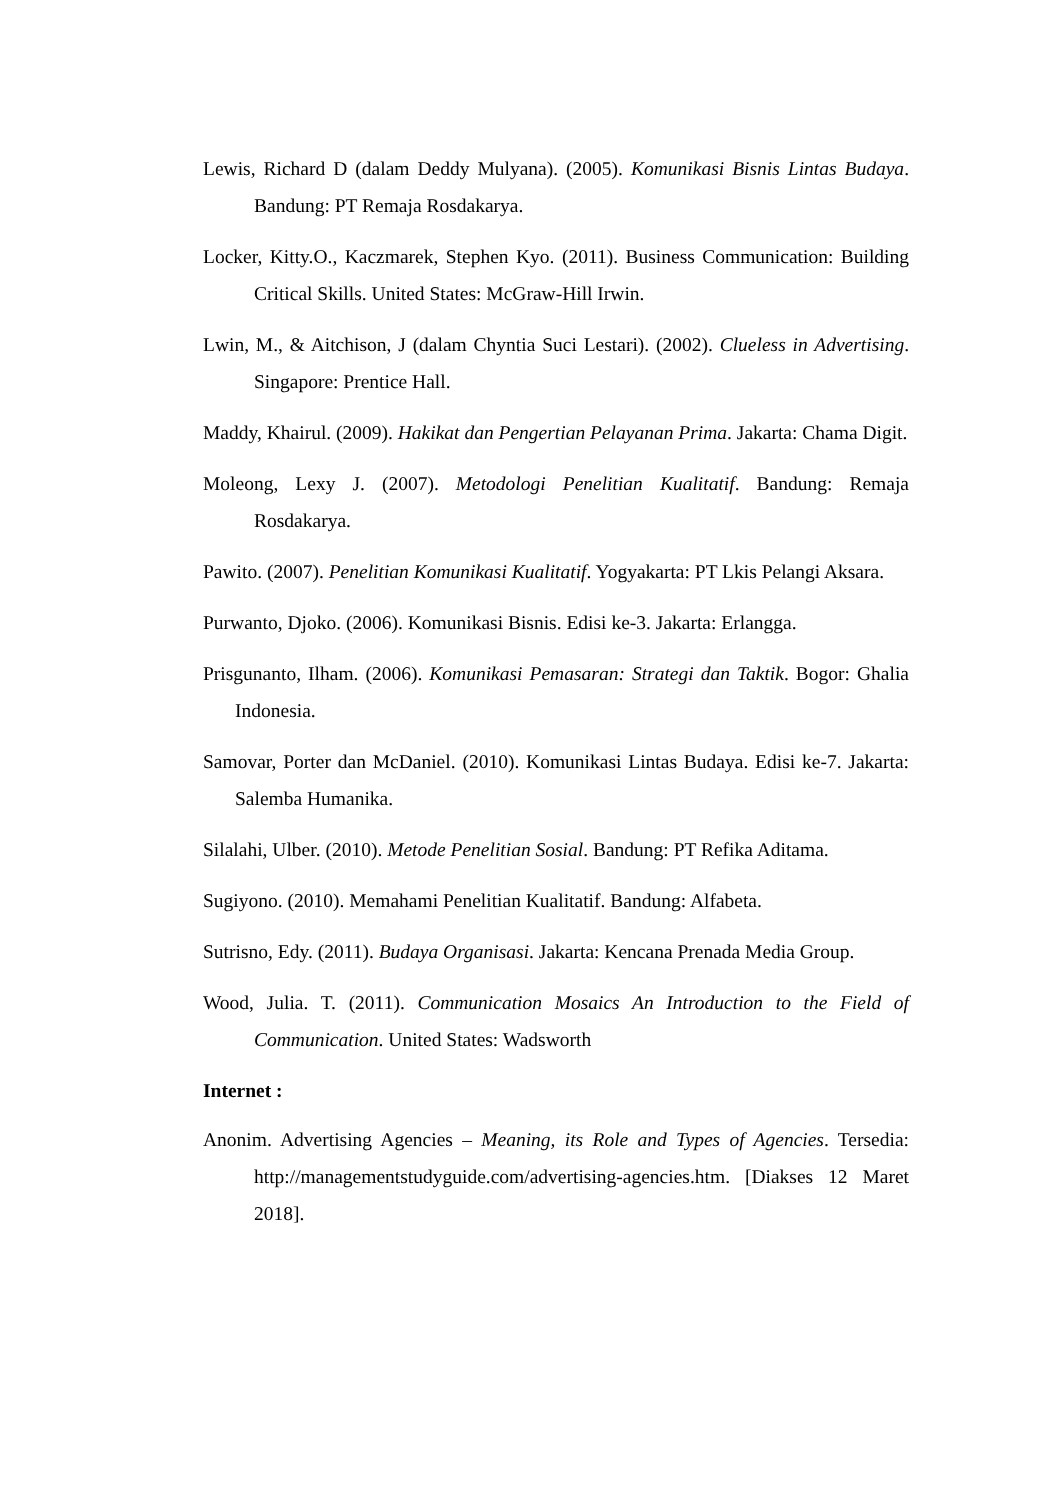Lewis, Richard D (dalam Deddy Mulyana). (2005). Komunikasi Bisnis Lintas Budaya. Bandung: PT Remaja Rosdakarya.
Locker, Kitty.O., Kaczmarek, Stephen Kyo. (2011). Business Communication: Building Critical Skills. United States: McGraw-Hill Irwin.
Lwin, M., & Aitchison, J (dalam Chyntia Suci Lestari). (2002). Clueless in Advertising. Singapore: Prentice Hall.
Maddy, Khairul. (2009). Hakikat dan Pengertian Pelayanan Prima. Jakarta: Chama Digit.
Moleong, Lexy J. (2007). Metodologi Penelitian Kualitatif. Bandung: Remaja Rosdakarya.
Pawito. (2007). Penelitian Komunikasi Kualitatif. Yogyakarta: PT Lkis Pelangi Aksara.
Purwanto, Djoko. (2006). Komunikasi Bisnis. Edisi ke-3. Jakarta: Erlangga.
Prisgunanto, Ilham. (2006). Komunikasi Pemasaran: Strategi dan Taktik. Bogor: Ghalia Indonesia.
Samovar, Porter dan McDaniel. (2010). Komunikasi Lintas Budaya. Edisi ke-7. Jakarta: Salemba Humanika.
Silalahi, Ulber. (2010). Metode Penelitian Sosial. Bandung: PT Refika Aditama.
Sugiyono. (2010). Memahami Penelitian Kualitatif. Bandung: Alfabeta.
Sutrisno, Edy. (2011). Budaya Organisasi. Jakarta: Kencana Prenada Media Group.
Wood, Julia. T. (2011). Communication Mosaics An Introduction to the Field of Communication. United States: Wadsworth
Internet :
Anonim. Advertising Agencies – Meaning, its Role and Types of Agencies. Tersedia: http://managementstudyguide.com/advertising-agencies.htm. [Diakses 12 Maret 2018].